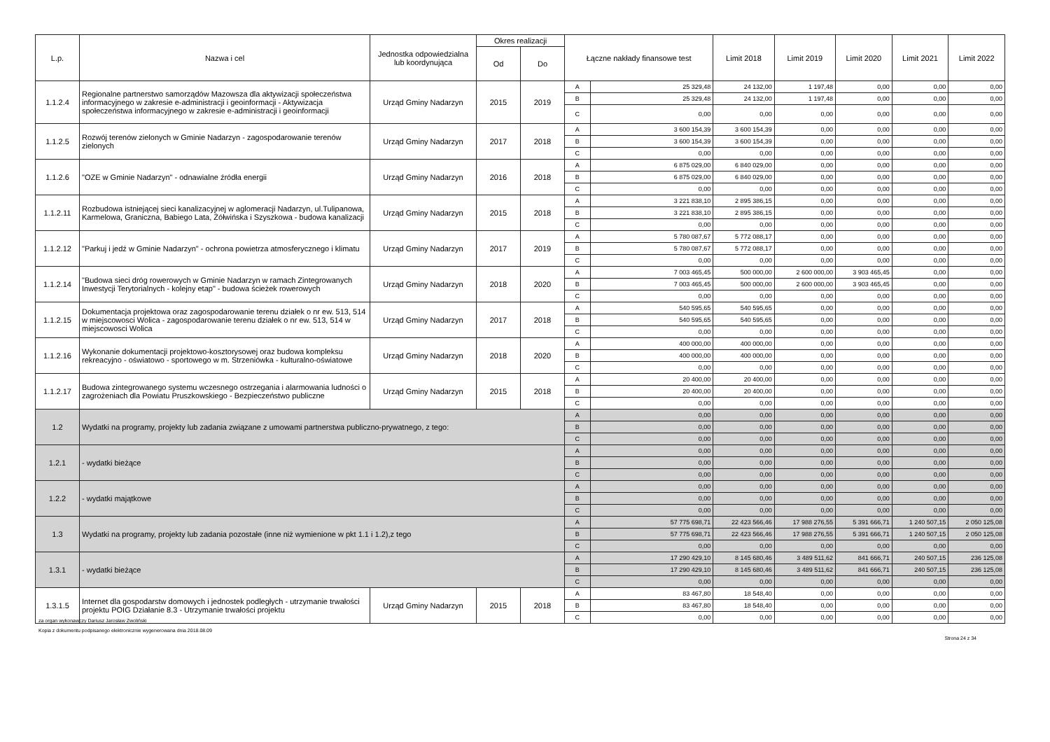| L.p. | Nazwa i cel | Jednostka odpowiedzialna lub koordynująca | Okres realizacji | | Łączne nakłady finansowe test | | Limit 2018 | Limit 2019 | Limit 2020 | Limit 2021 | Limit 2022 |
| --- | --- | --- | --- | --- | --- | --- | --- | --- | --- | --- | --- |
| | | | Od | Do | | | | | | | |
| 1.1.2.4 | Regionalne partnerstwo samorządów Mazowsza dla aktywizacji społeczeństwa informacyjnego w zakresie e-administracji i geoinformacji - Aktywizacja społeczeństwa informacyjnego w zakresie e-administracji i geoinformacji | Urząd Gminy Nadarzyn | 2015 | 2019 | A | 25 329,48 | 24 132,00 | 1 197,48 | 0,00 | 0,00 | 0,00 |
| | | | | | B | 25 329,48 | 24 132,00 | 1 197,48 | 0,00 | 0,00 | 0,00 |
| | | | | | C | 0,00 | 0,00 | 0,00 | 0,00 | 0,00 | 0,00 |
| 1.1.2.5 | Rozwój terenów zielonych w Gminie Nadarzyn - zagospodarowanie terenów zielonych | Urząd Gminy Nadarzyn | 2017 | 2018 | A | 3 600 154,39 | 3 600 154,39 | 0,00 | 0,00 | 0,00 | 0,00 |
| | | | | | B | 3 600 154,39 | 3 600 154,39 | 0,00 | 0,00 | 0,00 | 0,00 |
| | | | | | C | 0,00 | 0,00 | 0,00 | 0,00 | 0,00 | 0,00 |
| 1.1.2.6 | "OZE w Gminie Nadarzyn" - odnawialne źródła energii | Urząd Gminy Nadarzyn | 2016 | 2018 | A | 6 875 029,00 | 6 840 029,00 | 0,00 | 0,00 | 0,00 | 0,00 |
| | | | | | B | 6 875 029,00 | 6 840 029,00 | 0,00 | 0,00 | 0,00 | 0,00 |
| | | | | | C | 0,00 | 0,00 | 0,00 | 0,00 | 0,00 | 0,00 |
| 1.1.2.11 | Rozbudowa istniejącej sieci kanalizacyjnej w aglomeracji Nadarzyn, ul.Tulipanowa, Karmelowa, Graniczna, Babiego Lata, Żółwińska i Szyszkowa - budowa kanalizacji | Urząd Gminy Nadarzyn | 2015 | 2018 | A | 3 221 838,10 | 2 895 386,15 | 0,00 | 0,00 | 0,00 | 0,00 |
| | | | | | B | 3 221 838,10 | 2 895 386,15 | 0,00 | 0,00 | 0,00 | 0,00 |
| | | | | | C | 0,00 | 0,00 | 0,00 | 0,00 | 0,00 | 0,00 |
| 1.1.2.12 | "Parkuj i jedź w Gminie Nadarzyn" - ochrona powietrza atmosferycznego i klimatu | Urząd Gminy Nadarzyn | 2017 | 2019 | A | 5 780 087,67 | 5 772 088,17 | 0,00 | 0,00 | 0,00 | 0,00 |
| | | | | | B | 5 780 087,67 | 5 772 088,17 | 0,00 | 0,00 | 0,00 | 0,00 |
| | | | | | C | 0,00 | 0,00 | 0,00 | 0,00 | 0,00 | 0,00 |
| 1.1.2.14 | "Budowa sieci dróg rowerowych w Gminie Nadarzyn w ramach Zintegrowanych Inwestycji Terytorialnych - kolejny etap" - budowa ścieżek rowerowych | Urząd Gminy Nadarzyn | 2018 | 2020 | A | 7 003 465,45 | 500 000,00 | 2 600 000,00 | 3 903 465,45 | 0,00 | 0,00 |
| | | | | | B | 7 003 465,45 | 500 000,00 | 2 600 000,00 | 3 903 465,45 | 0,00 | 0,00 |
| | | | | | C | 0,00 | 0,00 | 0,00 | 0,00 | 0,00 | 0,00 |
| 1.1.2.15 | Dokumentacja projektowa oraz zagospodarowanie terenu działek o nr ew. 513, 514 w miejscowosci Wolica - zagospodarowanie terenu działek o nr ew. 513, 514 w miejscowosci Wolica | Urząd Gminy Nadarzyn | 2017 | 2018 | A | 540 595,65 | 540 595,65 | 0,00 | 0,00 | 0,00 | 0,00 |
| | | | | | B | 540 595,65 | 540 595,65 | 0,00 | 0,00 | 0,00 | 0,00 |
| | | | | | C | 0,00 | 0,00 | 0,00 | 0,00 | 0,00 | 0,00 |
| 1.1.2.16 | Wykonanie dokumentacji projektowo-kosztorysowej oraz budowa kompleksu rekreacyjno - oświatowo - sportowego w m. Strzeniówka - kulturalno-oświatowe | Urząd Gminy Nadarzyn | 2018 | 2020 | A | 400 000,00 | 400 000,00 | 0,00 | 0,00 | 0,00 | 0,00 |
| | | | | | B | 400 000,00 | 400 000,00 | 0,00 | 0,00 | 0,00 | 0,00 |
| | | | | | C | 0,00 | 0,00 | 0,00 | 0,00 | 0,00 | 0,00 |
| 1.1.2.17 | Budowa zintegrowanego systemu wczesnego ostrzegania i alarmowania ludności o zagrożeniach dla Powiatu Pruszkowskiego - Bezpieczeństwo publiczne | Urząd Gminy Nadarzyn | 2015 | 2018 | A | 20 400,00 | 20 400,00 | 0,00 | 0,00 | 0,00 | 0,00 |
| | | | | | B | 20 400,00 | 20 400,00 | 0,00 | 0,00 | 0,00 | 0,00 |
| | | | | | C | 0,00 | 0,00 | 0,00 | 0,00 | 0,00 | 0,00 |
| 1.2 | Wydatki na programy, projekty lub zadania związane z umowami partnerstwa publiczno-prywatnego, z tego: | | | | A | 0,00 | 0,00 | 0,00 | 0,00 | 0,00 | 0,00 |
| | | | | | B | 0,00 | 0,00 | 0,00 | 0,00 | 0,00 | 0,00 |
| | | | | | C | 0,00 | 0,00 | 0,00 | 0,00 | 0,00 | 0,00 |
| 1.2.1 | - wydatki bieżące | | | | A | 0,00 | 0,00 | 0,00 | 0,00 | 0,00 | 0,00 |
| | | | | | B | 0,00 | 0,00 | 0,00 | 0,00 | 0,00 | 0,00 |
| | | | | | C | 0,00 | 0,00 | 0,00 | 0,00 | 0,00 | 0,00 |
| 1.2.2 | - wydatki majątkowe | | | | A | 0,00 | 0,00 | 0,00 | 0,00 | 0,00 | 0,00 |
| | | | | | B | 0,00 | 0,00 | 0,00 | 0,00 | 0,00 | 0,00 |
| | | | | | C | 0,00 | 0,00 | 0,00 | 0,00 | 0,00 | 0,00 |
| 1.3 | Wydatki na programy, projekty lub zadania pozostałe (inne niż wymienione w pkt 1.1 i 1.2),z tego | | | | A | 57 775 698,71 | 22 423 566,46 | 17 988 276,55 | 5 391 666,71 | 1 240 507,15 | 2 050 125,08 |
| | | | | | B | 57 775 698,71 | 22 423 566,46 | 17 988 276,55 | 5 391 666,71 | 1 240 507,15 | 2 050 125,08 |
| | | | | | C | 0,00 | 0,00 | 0,00 | 0,00 | 0,00 | 0,00 |
| 1.3.1 | - wydatki bieżące | | | | A | 17 290 429,10 | 8 145 680,46 | 3 489 511,62 | 841 666,71 | 240 507,15 | 236 125,08 |
| | | | | | B | 17 290 429,10 | 8 145 680,46 | 3 489 511,62 | 841 666,71 | 240 507,15 | 236 125,08 |
| | | | | | C | 0,00 | 0,00 | 0,00 | 0,00 | 0,00 | 0,00 |
| 1.3.1.5 | Internet dla gospodarstw domowych i jednostek podległych - utrzymanie trwałości projektu POIG Działanie 8.3 - Utrzymanie trwałości projektu | Urząd Gminy Nadarzyn | 2015 | 2018 | A | 83 467,80 | 18 548,40 | 0,00 | 0,00 | 0,00 | 0,00 |
| | | | | | B | 83 467,80 | 18 548,40 | 0,00 | 0,00 | 0,00 | 0,00 |
| | | | | | C | 0,00 | 0,00 | 0,00 | 0,00 | 0,00 | 0,00 |
za organ wykonawczy Dariusz Jarosław Zwoliński
Kopia z dokumentu podpisanego elektronicznie wygenerowana dnia 2018.08.09
Strona 24 z 34